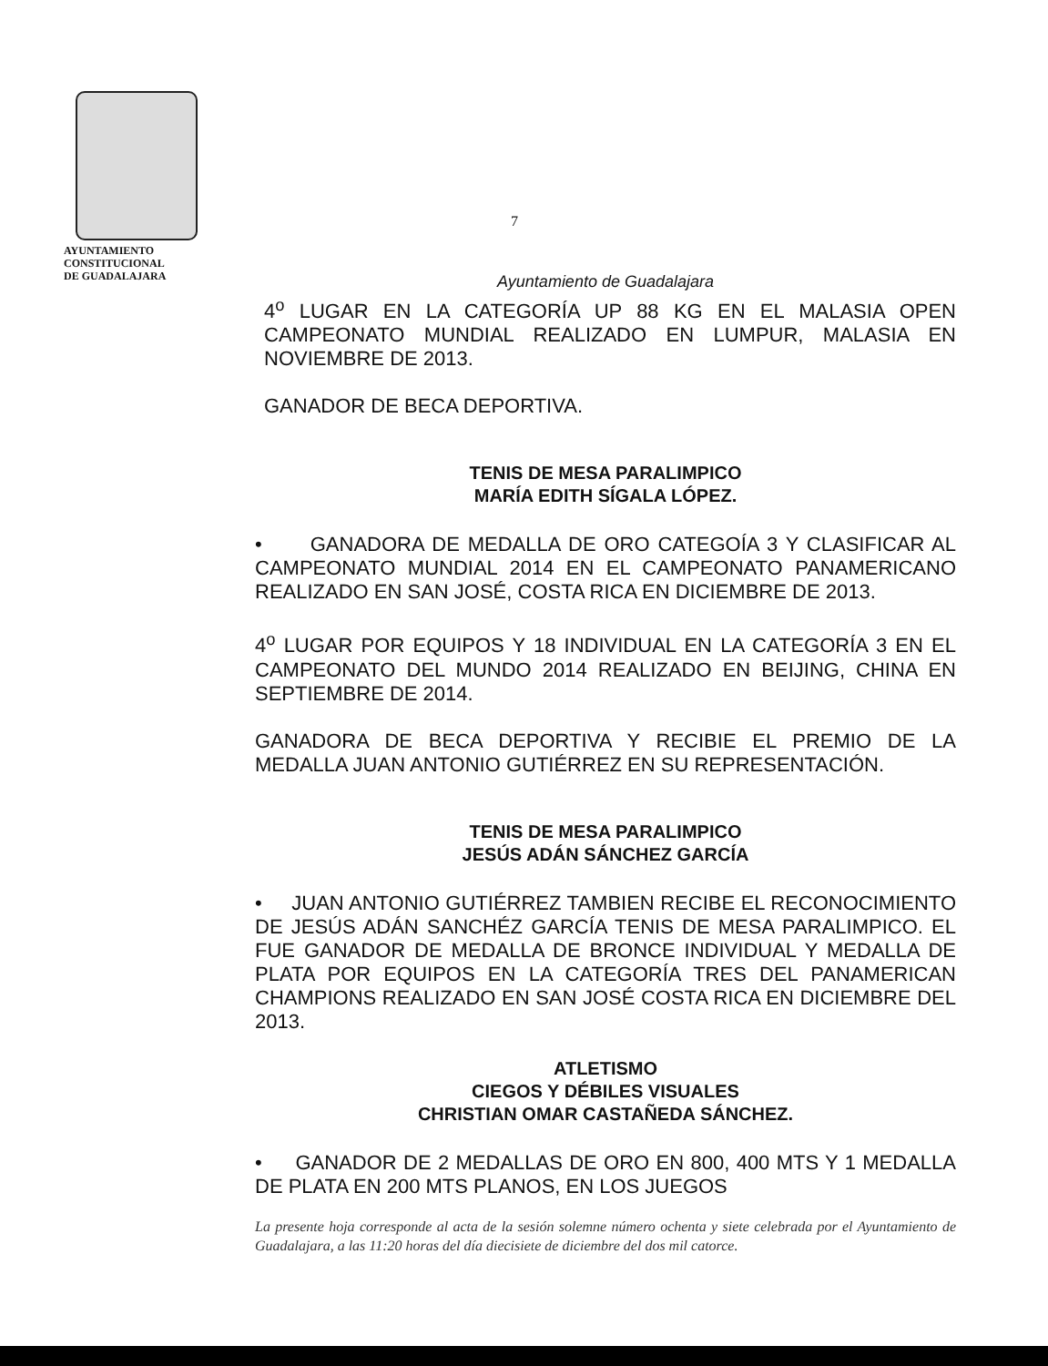AYUNTAMIENTO
CONSTITUCIONAL
DE GUADALAJARA
7
Ayuntamiento de Guadalajara
4<sup>o</sup> LUGAR EN LA CATEGORÍA UP 88 KG EN EL MALASIA OPEN CAMPEONATO MUNDIAL REALIZADO EN LUMPUR, MALASIA EN NOVIEMBRE DE 2013.
GANADOR DE BECA DEPORTIVA.
TENIS DE MESA PARALIMPICO
MARÍA EDITH SÍGALA LÓPEZ.
• GANADORA DE MEDALLA DE ORO CATEGOÍA 3 Y CLASIFICAR AL CAMPEONATO MUNDIAL 2014 EN EL CAMPEONATO PANAMERICANO REALIZADO EN SAN JOSÉ, COSTA RICA EN DICIEMBRE DE 2013.
4<sup>o</sup> LUGAR POR EQUIPOS Y 18 INDIVIDUAL EN LA CATEGORÍA 3 EN EL CAMPEONATO DEL MUNDO 2014 REALIZADO EN BEIJING, CHINA EN SEPTIEMBRE DE 2014.
GANADORA DE BECA DEPORTIVA Y RECIBIE EL PREMIO DE LA MEDALLA JUAN ANTONIO GUTIÉRREZ EN SU REPRESENTACIÓN.
TENIS DE MESA PARALIMPICO
JESÚS ADÁN SÁNCHEZ GARCÍA
• JUAN ANTONIO GUTIÉRREZ TAMBIEN RECIBE EL RECONOCIMIENTO DE JESÚS ADÁN SANCHÉZ GARCÍA TENIS DE MESA PARALIMPICO. EL FUE GANADOR DE MEDALLA DE BRONCE INDIVIDUAL Y MEDALLA DE PLATA POR EQUIPOS EN LA CATEGORÍA TRES DEL PANAMERICAN CHAMPIONS REALIZADO EN SAN JOSÉ COSTA RICA EN DICIEMBRE DEL 2013.
ATLETISMO
CIEGOS Y DÉBILES VISUALES
CHRISTIAN OMAR CASTAÑEDA SÁNCHEZ.
• GANADOR DE 2 MEDALLAS DE ORO EN 800, 400 MTS Y 1 MEDALLA DE PLATA EN 200 MTS PLANOS, EN LOS JUEGOS
La presente hoja corresponde al acta de la sesión solemne número ochenta y siete celebrada por el Ayuntamiento de Guadalajara, a las 11:20 horas del día diecisiete de diciembre del dos mil catorce.